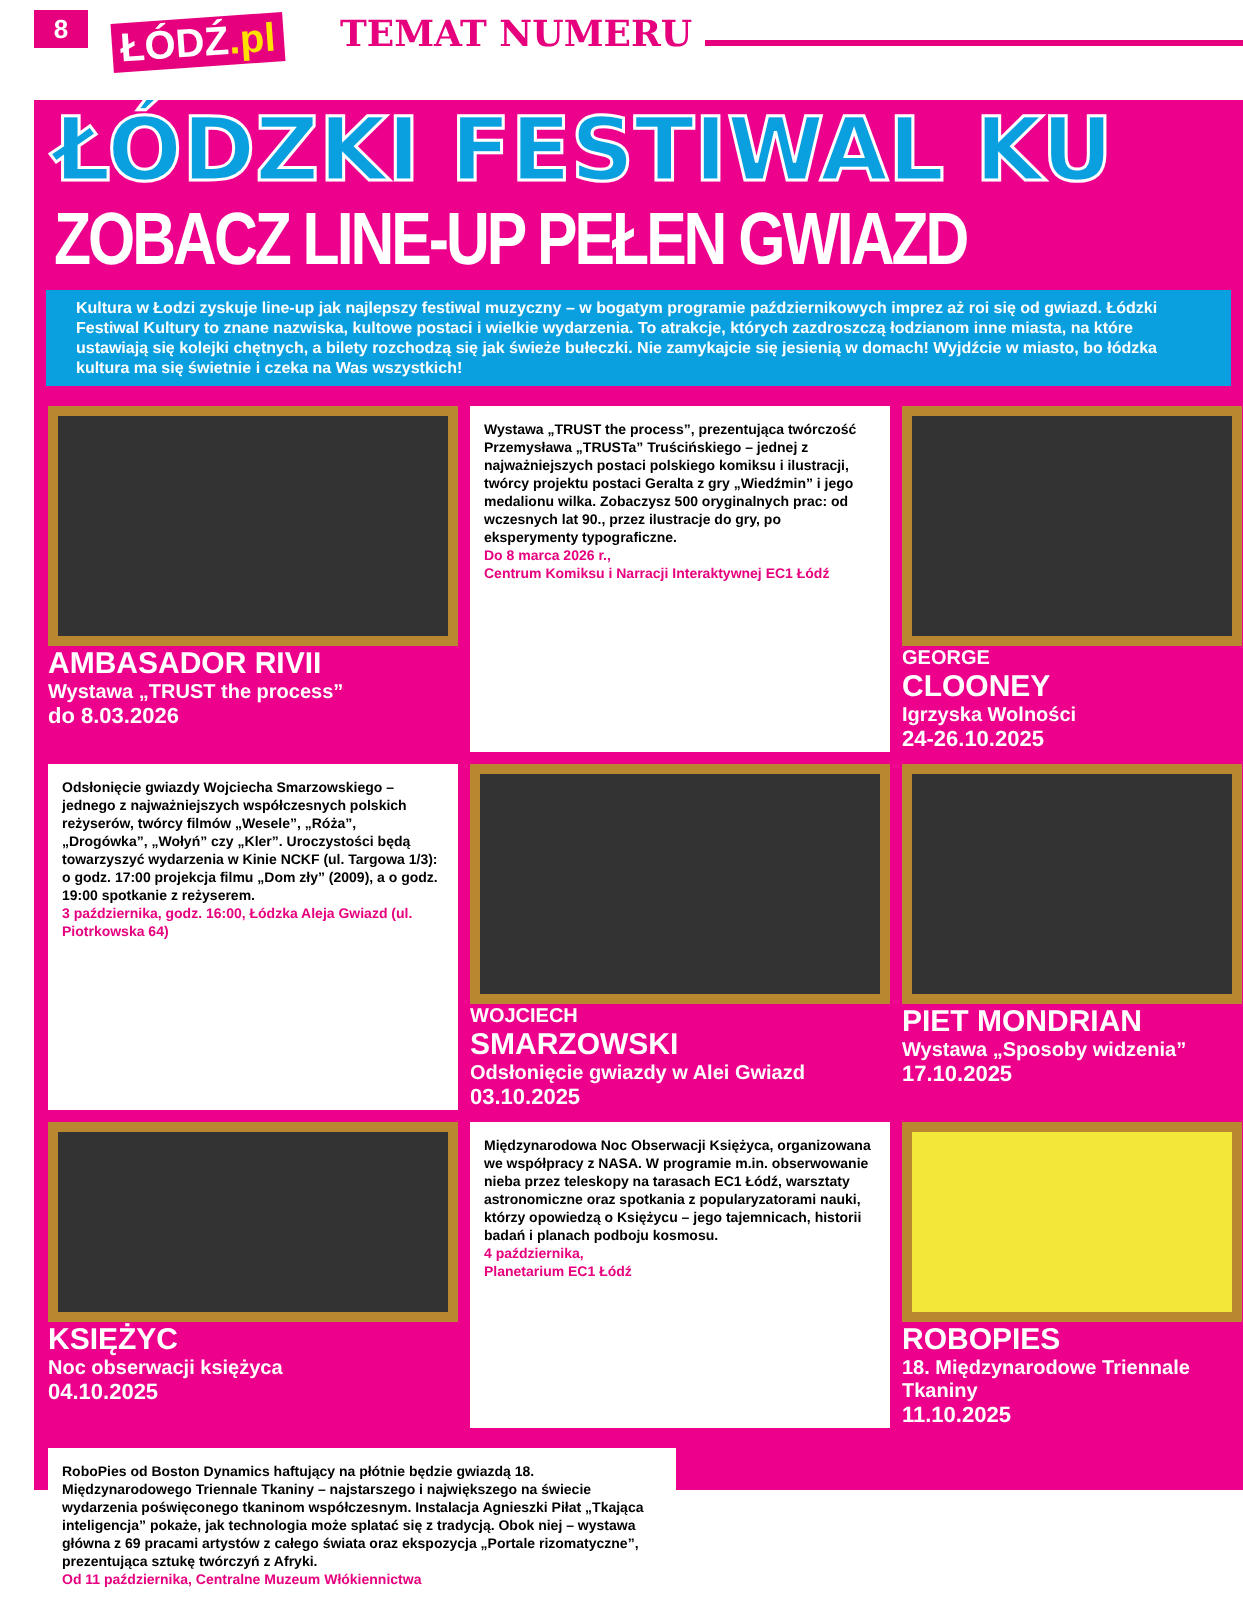8 ŁÓDŹ.pl TEMAT NUMERU
ŁÓDZKI FESTIWAL KU
ZOBACZ LINE-UP PEŁEN GWIAZD
Kultura w Łodzi zyskuje line-up jak najlepszy festiwal muzyczny – w bogatym programie październikowych imprez aż roi się od gwiazd. Łódzki Festiwal Kultury to znane nazwiska, kultowe postaci i wielkie wydarzenia. To atrakcje, których zazdroszczą łodzianom inne miasta, na które ustawiają się kolejki chętnych, a bilety rozchodzą się jak świeże bułeczki. Nie zamykajcie się jesienią w domach! Wyjdźcie w miasto, bo łódzka kultura ma się świetnie i czeka na Was wszystkich!
AMBASADOR RIVII
Wystawa „TRUST the process”
do 8.03.2026
Wystawa „TRUST the process”, prezentująca twórczość Przemysława „TRUSTa” Truścińskiego – jednej z najważniejszych postaci polskiego komiksu i ilustracji, twórcy projektu postaci Geralta z gry „Wiedźmin” i jego medalionu wilka. Zobaczysz 500 oryginalnych prac: od wczesnych lat 90., przez ilustracje do gry, po eksperymenty typograficzne.
Do 8 marca 2026 r.,
Centrum Komiksu i Narracji Interaktywnej EC1 Łódź
GEORGE
CLOONEY
Igrzyska Wolności
24-26.10.2025
Odsłonięcie gwiazdy Wojciecha Smarzowskiego – jednego z najważniejszych współczesnych polskich reżyserów, twórcy filmów „Wesele”, „Róża”, „Drogówka”, „Wołyń” czy „Kler”. Uroczystości będą towarzyszyć wydarzenia w Kinie NCKF (ul. Targowa 1/3): o godz. 17:00 projekcja filmu „Dom zły” (2009), a o godz. 19:00 spotkanie z reżyserem.
3 października, godz. 16:00, Łódzka Aleja Gwiazd (ul. Piotrkowska 64)
WOJCIECH
SMARZOWSKI
Odsłonięcie gwiazdy w Alei Gwiazd
03.10.2025
PIET MONDRIAN
Wystawa „Sposoby widzenia”
17.10.2025
KSIĘŻYC
Noc obserwacji księżyca
04.10.2025
Międzynarodowa Noc Obserwacji Księżyca, organizowana we współpracy z NASA. W programie m.in. obserwowanie nieba przez teleskopy na tarasach EC1 Łódź, warsztaty astronomiczne oraz spotkania z popularyzatorami nauki, którzy opowiedzą o Księżycu – jego tajemnicach, historii badań i planach podboju kosmosu.
4 października,
Planetarium EC1 Łódź
ROBOPIES
18. Międzynarodowe Triennale Tkaniny
11.10.2025
RoboPies od Boston Dynamics haftujący na płótnie będzie gwiazdą 18. Międzynarodowego Triennale Tkaniny – najstarszego i największego na świecie wydarzenia poświęconego tkaninom współczesnym. Instalacja Agnieszki Piłat „Tkająca inteligencja” pokaże, jak technologia może splatać się z tradycją. Obok niej – wystawa główna z 69 pracami artystów z całego świata oraz ekspozycja „Portale rizomatyczne”, prezentująca sztukę twórczyń z Afryki.
Od 11 października, Centralne Muzeum Włókiennictwa